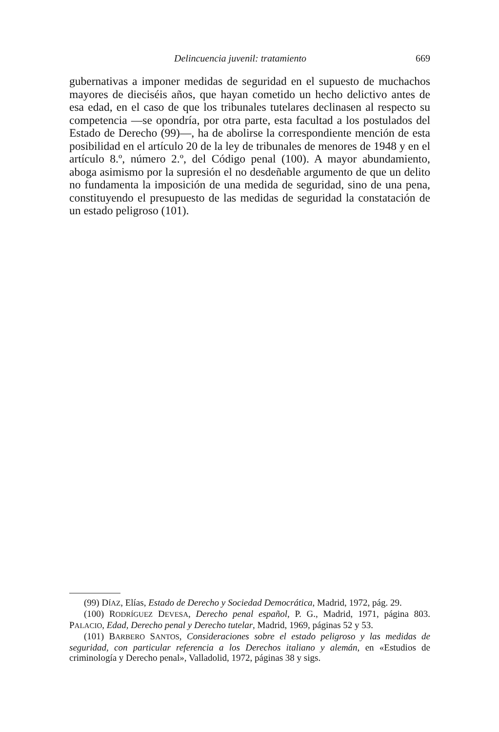Delincuencia juvenil: tratamiento 669
gubernativas a imponer medidas de seguridad en el supuesto de muchachos mayores de dieciséis años, que hayan cometido un hecho delictivo antes de esa edad, en el caso de que los tribunales tutelares declinasen al respecto su competencia —se opondría, por otra parte, esta facultad a los postulados del Estado de Derecho (99)—, ha de abolirse la correspondiente mención de esta posibilidad en el artículo 20 de la ley de tribunales de menores de 1948 y en el artículo 8.º, número 2.º, del Código penal (100). A mayor abundamiento, aboga asimismo por la supresión el no desdeñable argumento de que un delito no fundamenta la imposición de una medida de seguridad, sino de una pena, constituyendo el presupuesto de las medidas de seguridad la constatación de un estado peligroso (101).
(99) DÍAZ, Elías, Estado de Derecho y Sociedad Democrática, Madrid, 1972, pág. 29.
(100) RODRÍGUEZ DEVESA, Derecho penal español, P. G., Madrid, 1971, página 803. PALACIO, Edad, Derecho penal y Derecho tutelar, Madrid, 1969, páginas 52 y 53.
(101) BARBERO SANTOS, Consideraciones sobre el estado peligroso y las medidas de seguridad, con particular referencia a los Derechos italiano y alemán, en «Estudios de criminología y Derecho penal», Valladolid, 1972, páginas 38 y sigs.